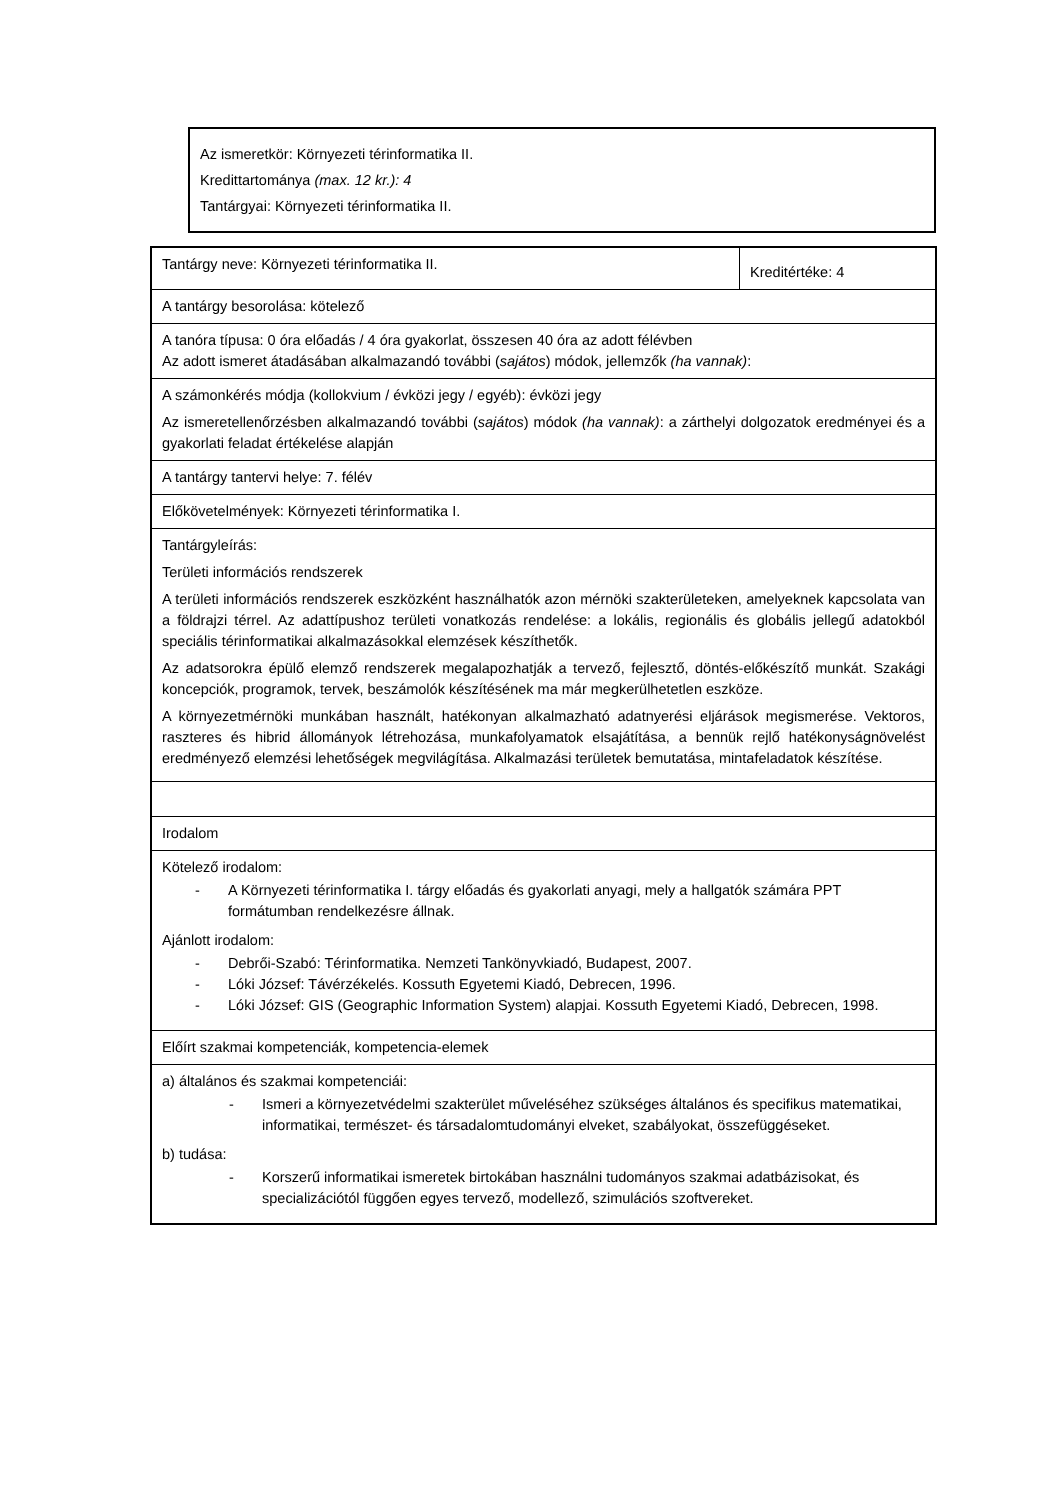Az ismeretkör: Környezeti térinformatika II.
Kredittartománya (max. 12 kr.): 4
Tantárgyai: Környezeti térinformatika II.
| Tantárgy neve: Környezeti térinformatika II. | Kreditértéke: 4 |
| A tantárgy besorolása: kötelező | |
| A tanóra típusa: 0 óra előadás / 4 óra gyakorlat, összesen 40 óra az adott félévben Az adott ismeret átadásában alkalmazandó további ( sajátos ) módok, jellemzők (ha vannak) : | |
| A számonkérés módja (kollokvium / évközi jegy / egyéb): évközi jegy Az ismeretellenőrzésben alkalmazandó további ( sajátos ) módok (ha vannak) : a zárthelyi dolgozatok eredményei és a gyakorlati feladat értékelése alapján | |
| A tantárgy tantervi helye: 7. félév | |
| Előkövetelmények: Környezeti térinformatika I. | |
| Tantárgyleírás: Területi információs rendszerek A területi információs rendszerek eszközként használhatók azon mérnöki szakterületeken, amelyeknek kapcsolata van a földrajzi térrel. Az adattípushoz területi vonatkozás rendelése: a lokális, regionális és globális jellegű adatokból speciális térinformatikai alkalmazásokkal elemzések készíthetők. Az adatsorokra épülő elemző rendszerek megalapozhatják a tervező, fejlesztő, döntés-előkészítő munkát. Szakági koncepciók, programok, tervek, beszámolók készítésének ma már megkerülhetetlen eszköze. A környezetmérnöki munkában használt, hatékonyan alkalmazható adatnyerési eljárások megismerése. Vektoros, raszteres és hibrid állományok létrehozása, munkafolyamatok elsajátítása, a bennük rejlő hatékonyságnövelést eredményező elemzési lehetőségek megvilágítása. Alkalmazási területek bemutatása, mintafeladatok készítése. | |
| Irodalom | |
| Kötelező irodalom: - A Környezeti térinformatika I. tárgy előadás és gyakorlati anyagi, mely a hallgatók számára PPT formátumban rendelkezésre állnak. Ajánlott irodalom: - Debrői-Szabó: Térinformatika. Nemzeti Tankönyvkiadó, Budapest, 2007. - Lóki József: Távérzékelés. Kossuth Egyetemi Kiadó, Debrecen, 1996. - Lóki József: GIS (Geographic Information System) alapjai. Kossuth Egyetemi Kiadó, Debrecen, 1998. | |
| Előírt szakmai kompetenciák, kompetencia-elemek | |
| a) általános és szakmai kompetenciái: - Ismeri a környezetvédelmi szakterület műveléséhez szükséges általános és specifikus matematikai, informatikai, természet- és társadalomtudományi elveket, szabályokat, összefüggéseket. b) tudása: - Korszerű informatikai ismeretek birtokában használni tudományos szakmai adatbázisokat, és specializációtól függően egyes tervező, modellező, szimulációs szoftvereket. | |